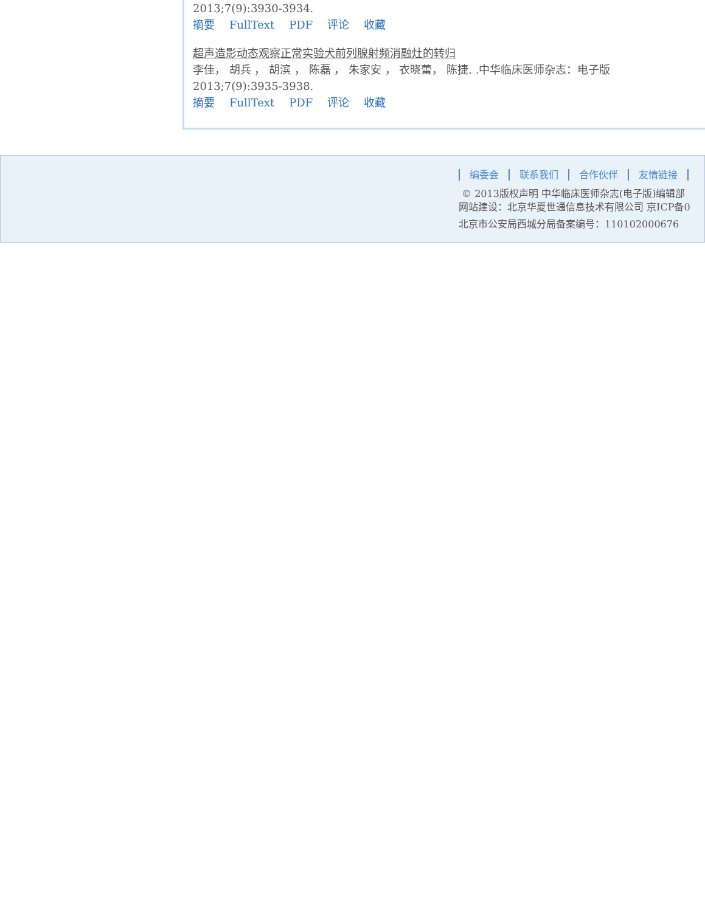2013;7(9):3930-3934.
摘要 FullText PDF 评论 收藏
超声造影动态观察正常实验犬前列腺射频消融灶的转归
李佳， 胡兵 ， 胡滨 ， 陈磊 ， 朱家安 ， 衣晓蕾， 陈捷. .中华临床医师杂志：电子版
2013;7(9):3935-3938.
摘要 FullText PDF 评论 收藏
编委会 联系我们 合作伙伴 友情链接
© 2013版权声明 中华临床医师杂志(电子版)编辑部
网站建设：北京华夏世通信息技术有限公司 京ICP备0
北京市公安局西城分局备案编号：110102000676